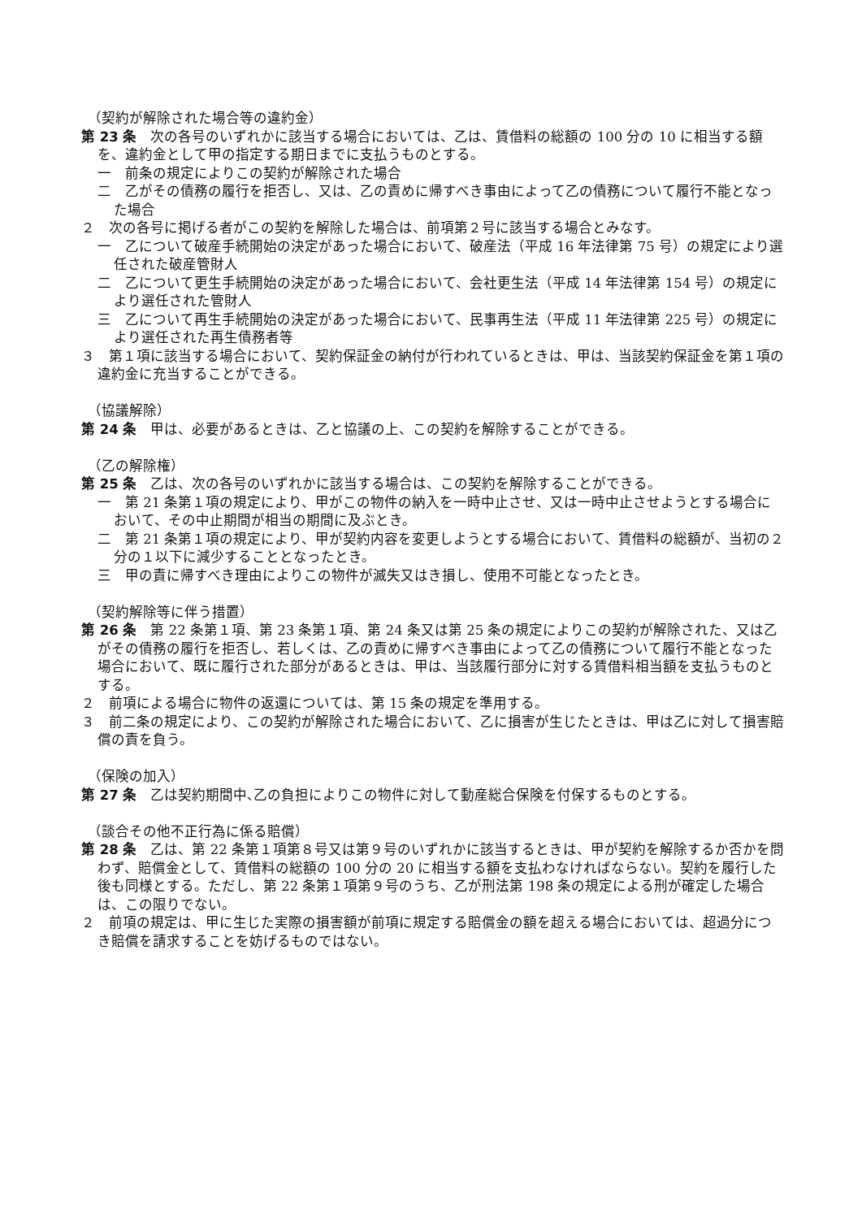（契約が解除された場合等の違約金）
第 23 条　次の各号のいずれかに該当する場合においては、乙は、賃借料の総額の 100 分の 10 に相当する額を、違約金として甲の指定する期日までに支払うものとする。
一　前条の規定によりこの契約が解除された場合
二　乙がその債務の履行を拒否し、又は、乙の責めに帰すべき事由によって乙の債務について履行不能となった場合
２　次の各号に掲げる者がこの契約を解除した場合は、前項第２号に該当する場合とみなす。
一　乙について破産手続開始の決定があった場合において、破産法（平成 16 年法律第 75 号）の規定により選任された破産管財人
二　乙について更生手続開始の決定があった場合において、会社更生法（平成 14 年法律第 154 号）の規定により選任された管財人
三　乙について再生手続開始の決定があった場合において、民事再生法（平成 11 年法律第 225 号）の規定により選任された再生債務者等
３　第１項に該当する場合において、契約保証金の納付が行われているときは、甲は、当該契約保証金を第１項の違約金に充当することができる。
（協議解除）
第 24 条　甲は、必要があるときは、乙と協議の上、この契約を解除することができる。
（乙の解除権）
第 25 条　乙は、次の各号のいずれかに該当する場合は、この契約を解除することができる。
一　第 21 条第１項の規定により、甲がこの物件の納入を一時中止させ、又は一時中止させようとする場合において、その中止期間が相当の期間に及ぶとき。
二　第 21 条第１項の規定により、甲が契約内容を変更しようとする場合において、賃借料の総額が、当初の２分の１以下に減少することとなったとき。
三　甲の責に帰すべき理由によりこの物件が滅失又はき損し、使用不可能となったとき。
（契約解除等に伴う措置）
第 26 条　第 22 条第１項、第 23 条第１項、第 24 条又は第 25 条の規定によりこの契約が解除された、又は乙がその債務の履行を拒否し、若しくは、乙の責めに帰すべき事由によって乙の債務について履行不能となった場合において、既に履行された部分があるときは、甲は、当該履行部分に対する賃借料相当額を支払うものとする。
２　前項による場合に物件の返還については、第 15 条の規定を準用する。
３　前二条の規定により、この契約が解除された場合において、乙に損害が生じたときは、甲は乙に対して損害賠償の責を負う。
（保険の加入）
第 27 条　乙は契約期間中､乙の負担によりこの物件に対して動産総合保険を付保するものとする。
（談合その他不正行為に係る賠償）
第 28 条　乙は、第 22 条第１項第８号又は第９号のいずれかに該当するときは、甲が契約を解除するか否かを問わず、賠償金として、賃借料の総額の 100 分の 20 に相当する額を支払わなければならない。契約を履行した後も同様とする。ただし、第 22 条第１項第９号のうち、乙が刑法第 198 条の規定による刑が確定した場合は、この限りでない。
２　前項の規定は、甲に生じた実際の損害額が前項に規定する賠償金の額を超える場合においては、超過分につき賠償を請求することを妨げるものではない。